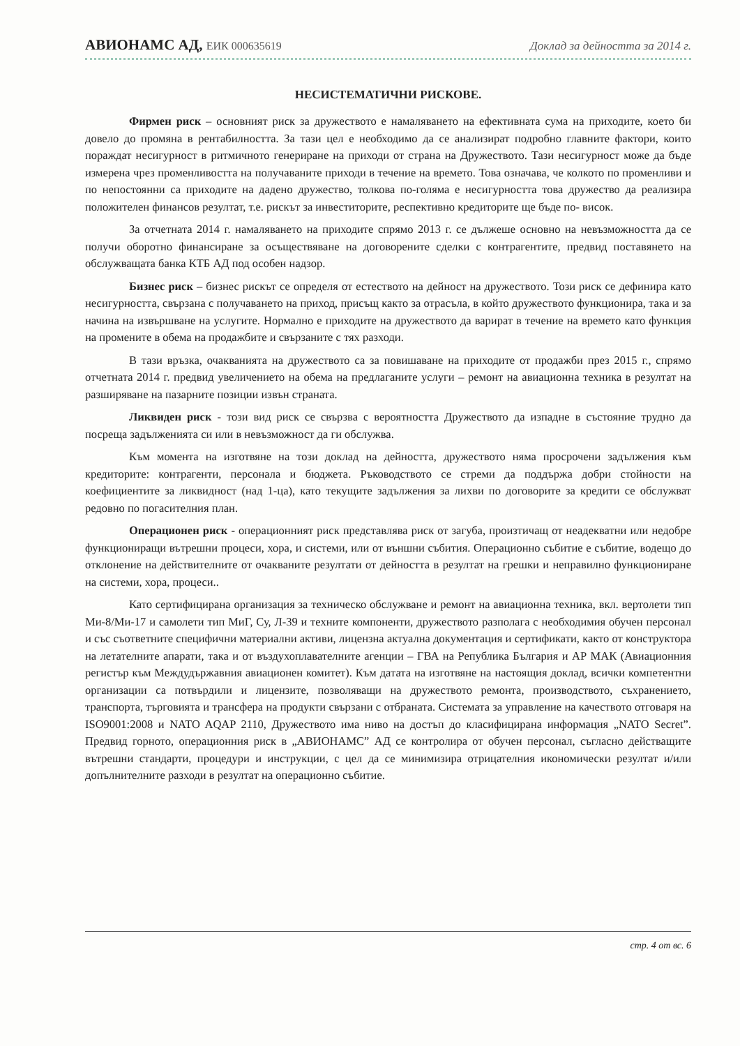АВИОНАМС АД, ЕИК 000635619 Доклад за дейността за 2014 г.
НЕСИСТЕМАТИЧНИ РИСКОВЕ.
Фирмен риск – основният риск за дружеството е намаляването на ефективната сума на приходите, което би довело до промяна в рентабилността. За тази цел е необходимо да се анализират подробно главните фактори, които пораждат несигурност в ритмичното генериране на приходи от страна на Дружеството. Тази несигурност може да бъде измерена чрез променливостта на получаваните приходи в течение на времето. Това означава, че колкото по променливи и по непостоянни са приходите на дадено дружество, толкова по-голяма е несигурността това дружество да реализира положителен финансов резултат, т.е. рискът за инвеститорите, респективно кредиторите ще бъде по- висок.
За отчетната 2014 г. намаляването на приходите спрямо 2013 г. се дължеше основно на невъзможността да се получи оборотно финансиране за осъществяване на договорените сделки с контрагентите, предвид поставянето на обслужващата банка КТБ АД под особен надзор.
Бизнес риск – бизнес рискът се определя от естеството на дейност на дружеството. Този риск се дефинира като несигурността, свързана с получаването на приход, присъщ както за отрасъла, в който дружеството функционира, така и за начина на извършване на услугите. Нормално е приходите на дружеството да варират в течение на времето като функция на промените в обема на продажбите и свързаните с тях разходи.
В тази връзка, очакванията на дружеството са за повишаване на приходите от продажби през 2015 г., спрямо отчетната 2014 г. предвид увеличението на обема на предлаганите услуги – ремонт на авиационна техника в резултат на разширяване на пазарните позиции извън страната.
Ликвиден риск - този вид риск се свързва с вероятността Дружеството да изпадне в състояние трудно да посреща задълженията си или в невъзможност да ги обслужва.
Към момента на изготвяне на този доклад на дейността, дружеството няма просрочени задължения към кредиторите: контрагенти, персонала и бюджета. Ръководството се стреми да поддържа добри стойности на коефициентите за ликвидност (над 1-ца), като текущите задължения за лихви по договорите за кредити се обслужват редовно по погасителния план.
Операционен риск - операционният риск представлява риск от загуба, произтичащ от неадекватни или недобре функциониращи вътрешни процеси, хора, и системи, или от външни събития. Операционно събитие е събитие, водещо до отклонение на действителните от очакваните резултати от дейността в резултат на грешки и неправилно функциониране на системи, хора, процеси..
Като сертифицирана организация за техническо обслужване и ремонт на авиационна техника, вкл. вертолети тип Ми-8/Ми-17 и самолети тип МиГ, Су, Л-39 и техните компоненти, дружеството разполага с необходимия обучен персонал и със съответните специфични материални активи, лицензна актуална документация и сертификати, както от конструктора на летателните апарати, така и от въздухоплавателните агенции – ГВА на Република България и АР МАК (Авиационния регистър към Междудържавния авиационен комитет). Към датата на изготвяне на настоящия доклад, всички компетентни организации са потвърдили и лицензите, позволяващи на дружеството ремонта, производството, съхранението, транспорта, търговията и трансфера на продукти свързани с отбраната. Системата за управление на качеството отговаря на ISO9001:2008 и NATO AQAP 2110, Дружеството има ниво на достъп до класифицирана информация „NATO Secret”. Предвид горното, операционния риск в „АВИОНАМС” АД се контролира от обучен персонал, съгласно действащите вътрешни стандарти, процедури и инструкции, с цел да се минимизира отрицателния икономически резултат и/или допълнителните разходи в резултат на операционно събитие.
стр. 4 от вс. 6